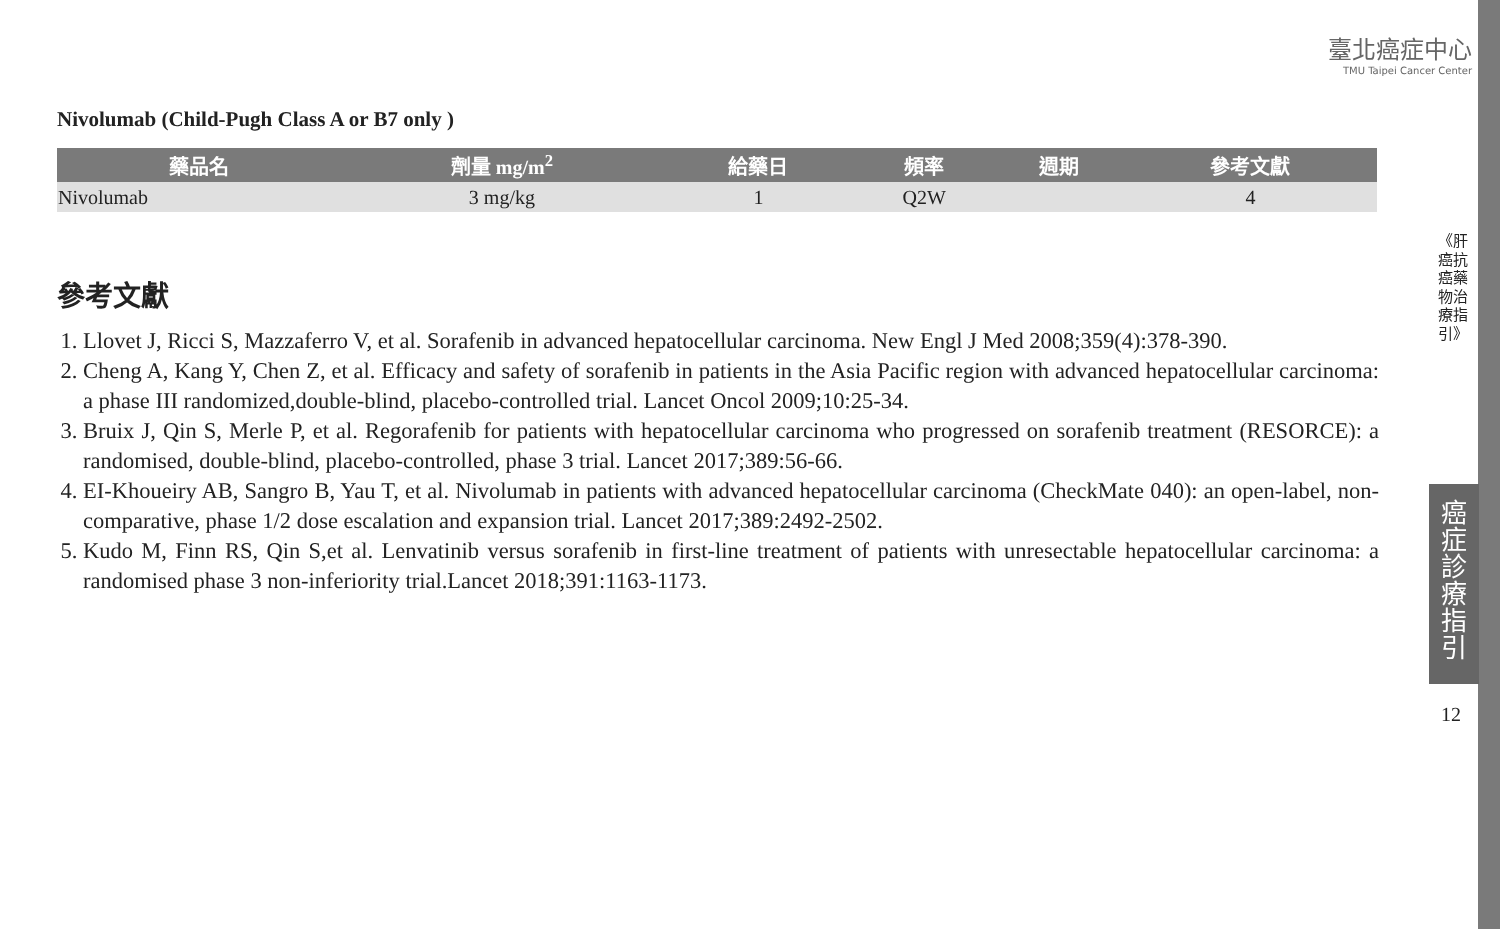臺北癌症中心
TMU Taipei Cancer Center
Nivolumab (Child-Pugh Class A or B7 only )
| 藥品名 | 劑量 mg/m<sup>2</sup> | 給藥日 | 頻率 | 週期 | 參考文獻 |
| --- | --- | --- | --- | --- | --- |
| Nivolumab | 3 mg/kg | 1 | Q2W | | 4 |
參考文獻
1. Llovet J, Ricci S, Mazzaferro V, et al. Sorafenib in advanced hepatocellular carcinoma. New Engl J Med 2008;359(4):378-390.
2. Cheng A, Kang Y, Chen Z, et al. Efficacy and safety of sorafenib in patients in the Asia Pacific region with advanced hepatocellular carcinoma: a phase III randomized,double-blind, placebo-controlled trial. Lancet Oncol 2009;10:25-34.
3. Bruix J, Qin S, Merle P, et al. Regorafenib for patients with hepatocellular carcinoma who progressed on sorafenib treatment (RESORCE): a randomised, double-blind, placebo-controlled, phase 3 trial. Lancet 2017;389:56-66.
4. EI-Khoueiry AB, Sangro B, Yau T, et al. Nivolumab in patients with advanced hepatocellular carcinoma (CheckMate 040): an open-label, non-comparative, phase 1/2 dose escalation and expansion trial. Lancet 2017;389:2492-2502.
5. Kudo M, Finn RS, Qin S,et al. Lenvatinib versus sorafenib in first-line treatment of patients with unresectable hepatocellular carcinoma: a randomised phase 3 non-inferiority trial.Lancet 2018;391:1163-1173.
《肝癌抗癌藥物治療指引》
癌症診療指引
12